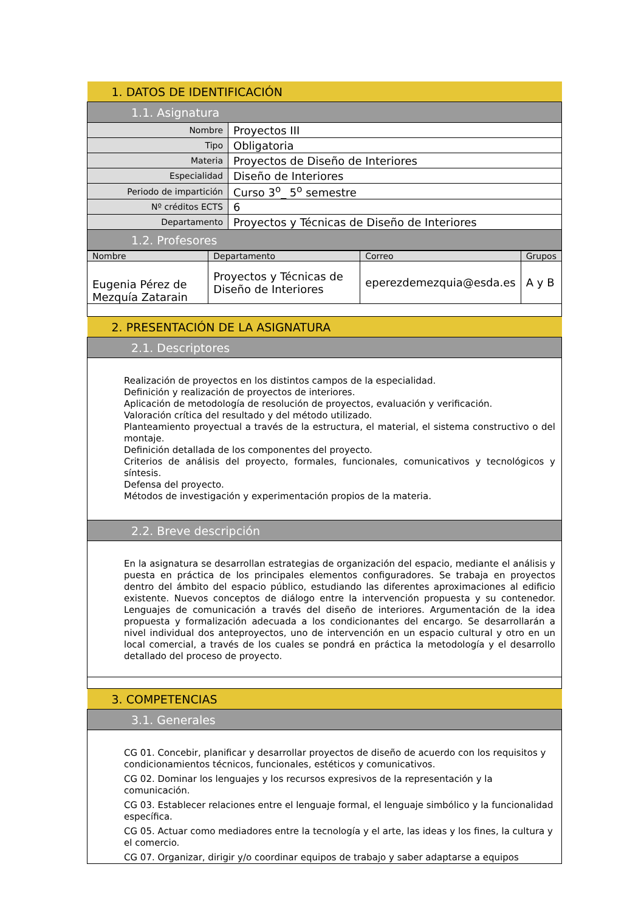| 1. DATOS DE IDENTIFICACIÓN | |
| --- | --- |
| 1.1. Asignatura | |
| Nombre | Proyectos III |
| Tipo | Obligatoria |
| Materia | Proyectos de Diseño de Interiores |
| Especialidad | Diseño de Interiores |
| Periodo de impartición | Curso 3<sup>o</sup>_ 5<sup>o</sup> semestre |
| Nº créditos ECTS | 6 |
| Departamento | Proyectos y Técnicas de Diseño de Interiores |
| 1.2. Profesores | |
| Nombre | Departamento | Correo | Grupos |
| --- | --- | --- | --- |
| Eugenia Pérez de Mezquía Zatarain | Proyectos y Técnicas de Diseño de Interiores | eperezdemezquia@esda.es | A y B |
| 2. PRESENTACIÓN DE LA ASIGNATURA |
| --- |
| 2.1. Descriptores |
| Realización de proyectos en los distintos campos de la especialidad. Definición y realización de proyectos de interiores. Aplicación de metodología de resolución de proyectos, evaluación y verificación. Valoración crítica del resultado y del método utilizado. Planteamiento proyectual a través de la estructura, el material, el sistema constructivo o del montaje. Definición detallada de los componentes del proyecto. Criterios de análisis del proyecto, formales, funcionales, comunicativos y tecnológicos y síntesis. Defensa del proyecto. Métodos de investigación y experimentación propios de la materia. |
| 2.2. Breve descripción |
| En la asignatura se desarrollan estrategias de organización del espacio, mediante el análisis y puesta en práctica de los principales elementos configuradores. Se trabaja en proyectos dentro del ámbito del espacio público, estudiando las diferentes aproximaciones al edificio existente. Nuevos conceptos de diálogo entre la intervención propuesta y su contenedor. Lenguajes de comunicación a través del diseño de interiores. Argumentación de la idea propuesta y formalización adecuada a los condicionantes del encargo. Se desarrollarán a nivel individual dos anteproyectos, uno de intervención en un espacio cultural y otro en un local comercial, a través de los cuales se pondrá en práctica la metodología y el desarrollo detallado del proceso de proyecto. |
| 3. COMPETENCIAS |
| 3.1. Generales |
| CG 01. Concebir, planificar y desarrollar proyectos de diseño de acuerdo con los requisitos y condicionamientos técnicos, funcionales, estéticos y comunicativos. CG 02. Dominar los lenguajes y los recursos expresivos de la representación y la comunicación. CG 03. Establecer relaciones entre el lenguaje formal, el lenguaje simbólico y la funcionalidad específica. CG 05. Actuar como mediadores entre la tecnología y el arte, las ideas y los fines, la cultura y el comercio. CG 07. Organizar, dirigir y/o coordinar equipos de trabajo y saber adaptarse a equipos |